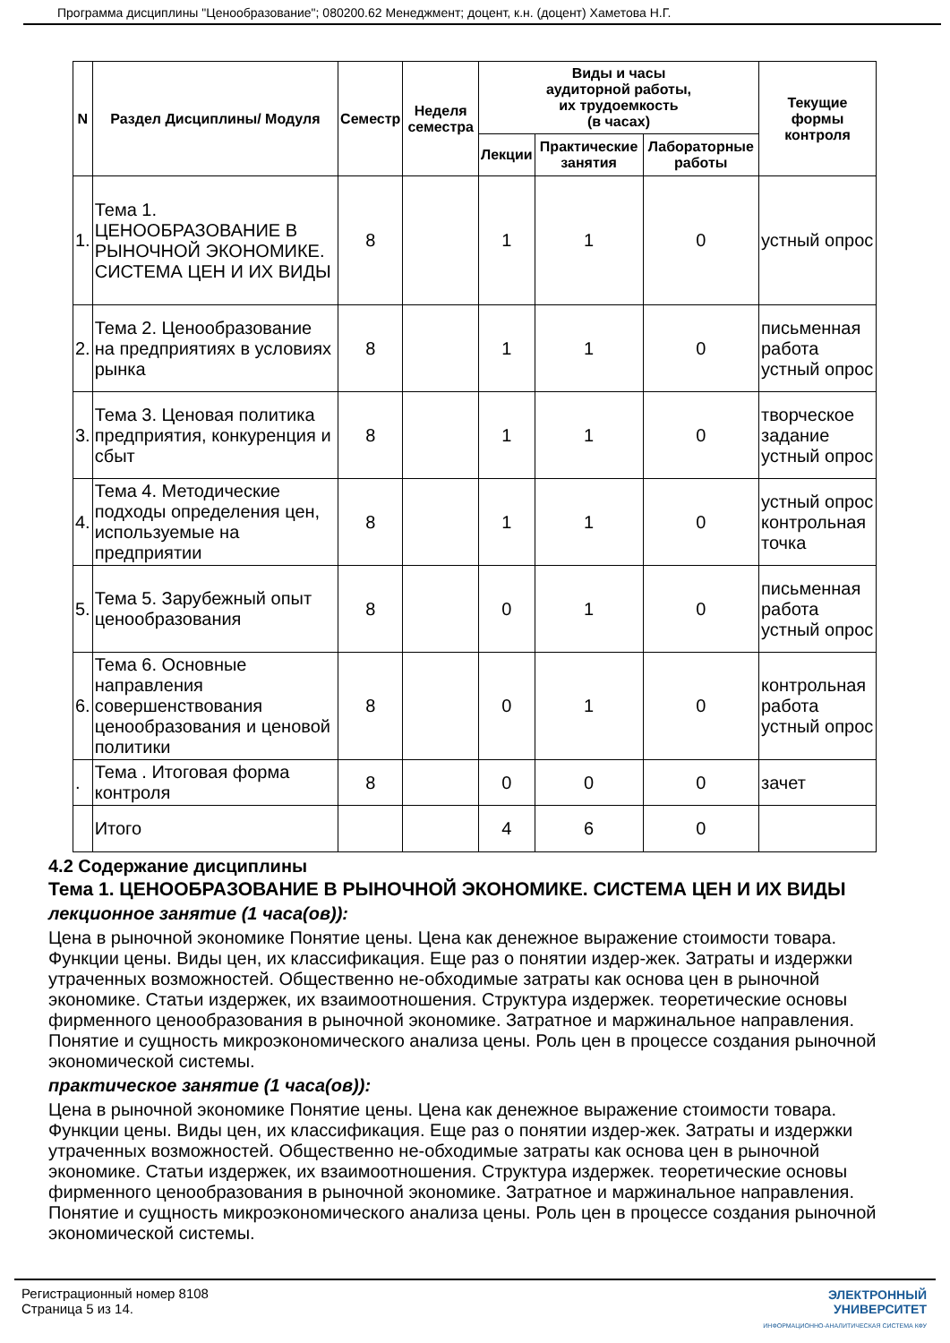Программа дисциплины "Ценообразование"; 080200.62 Менеджмент; доцент, к.н. (доцент) Хаметова Н.Г.
| N | Раздел Дисциплины/ Модуля | Семестр | Неделя семестра | Виды и часы аудиторной работы, их трудоемкость (в часах) | | | Текущие формы контроля |
| --- | --- | --- | --- | --- | --- | --- | --- |
| | | | | Лекции | Практические занятия | Лабораторные работы | |
| 1. | Тема 1. ЦЕНООБРАЗОВАНИЕ В РЫНОЧНОЙ ЭКОНОМИКЕ. СИСТЕМА ЦЕН И ИХ ВИДЫ | 8 | | 1 | 1 | 0 | устный опрос |
| 2. | Тема 2. Ценообразование на предприятиях в условиях рынка | 8 | | 1 | 1 | 0 | письменная работа устный опрос |
| 3. | Тема 3. Ценовая политика предприятия, конкуренция и сбыт | 8 | | 1 | 1 | 0 | творческое задание устный опрос |
| 4. | Тема 4. Методические подходы определения цен, используемые на предприятии | 8 | | 1 | 1 | 0 | устный опрос контрольная точка |
| 5. | Тема 5. Зарубежный опыт ценообразования | 8 | | 0 | 1 | 0 | письменная работа устный опрос |
| 6. | Тема 6. Основные направления совершенствования ценообразования и ценовой политики | 8 | | 0 | 1 | 0 | контрольная работа устный опрос |
| . | Тема . Итоговая форма контроля | 8 | | 0 | 0 | 0 | зачет |
| | Итого | | | 4 | 6 | 0 | |
4.2 Содержание дисциплины
Тема 1. ЦЕНООБРАЗОВАНИЕ В РЫНОЧНОЙ ЭКОНОМИКЕ. СИСТЕМА ЦЕН И ИХ ВИДЫ
лекционное занятие (1 часа(ов)):
Цена в рыночной экономике Понятие цены. Цена как денежное выражение стоимости товара. Функции цены. Виды цен, их классификация. Еще раз о понятии издер-жек. Затраты и издержки утраченных возможностей. Общественно не-обходимые затраты как основа цен в рыночной экономике. Статьи издержек, их взаимоотношения. Структура издержек. теоретические основы фирменного ценообразования в рыночной экономике. Затратное и маржинальное направления. Понятие и сущность микроэкономического анализа цены. Роль цен в процессе создания рыночной экономической системы.
практическое занятие (1 часа(ов)):
Цена в рыночной экономике Понятие цены. Цена как денежное выражение стоимости товара. Функции цены. Виды цен, их классификация. Еще раз о понятии издер-жек. Затраты и издержки утраченных возможностей. Общественно не-обходимые затраты как основа цен в рыночной экономике. Статьи издержек, их взаимоотношения. Структура издержек. теоретические основы фирменного ценообразования в рыночной экономике. Затратное и маржинальное направления. Понятие и сущность микроэкономического анализа цены. Роль цен в процессе создания рыночной экономической системы.
Регистрационный номер 8108
Страница 5 из 14.
ЭЛЕКТРОННЫЙ
УНИВЕРСИТЕТ
ИНФОРМАЦИОННО-АНАЛИТИЧЕСКАЯ СИСТЕМА КФУ